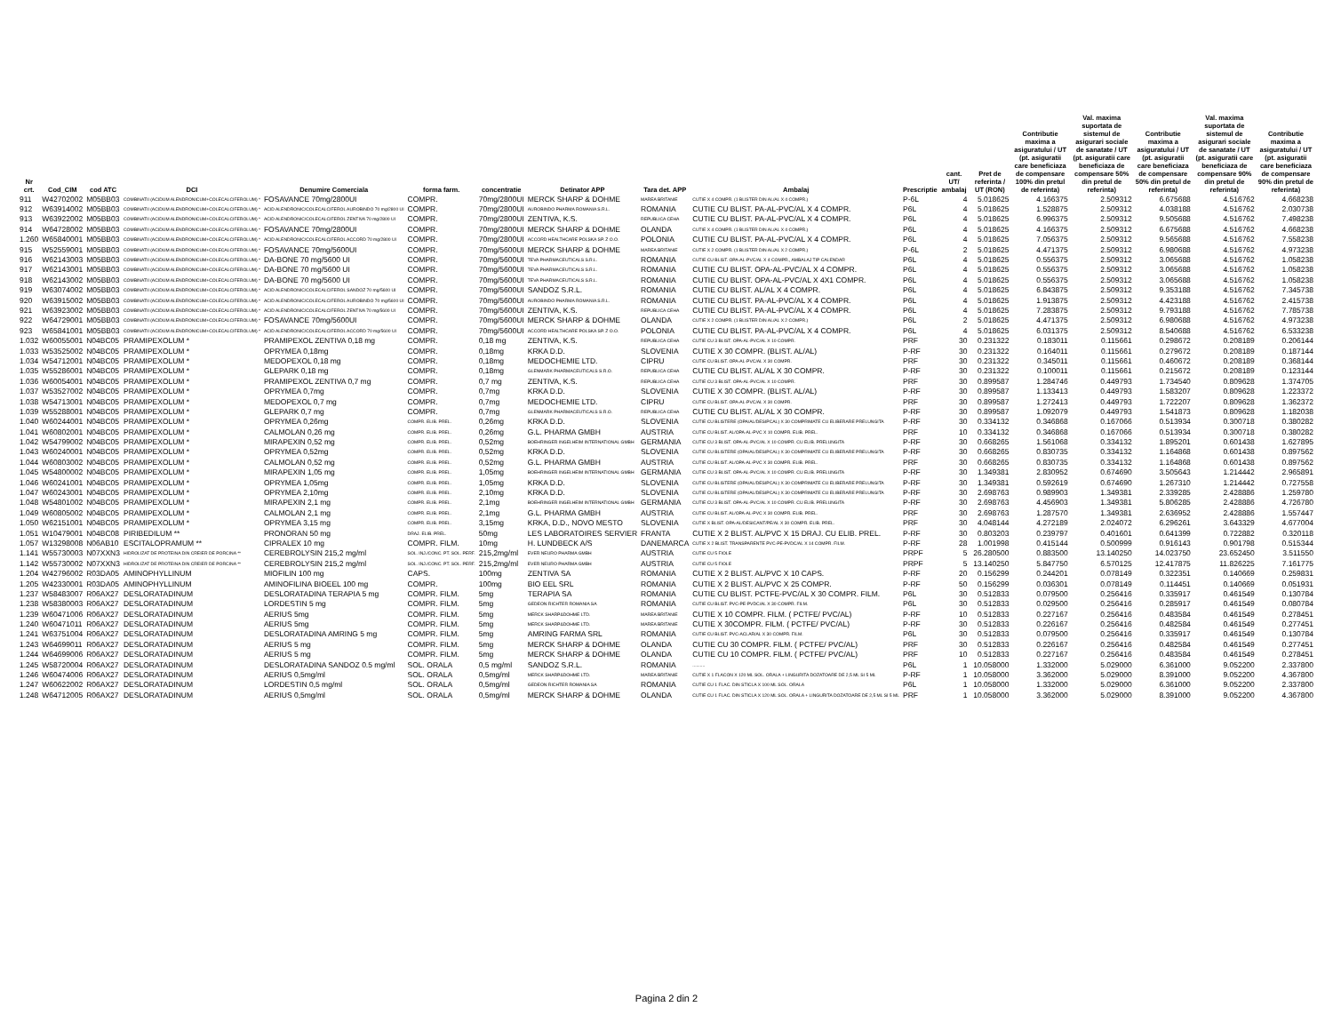| Nr crt. | Cod_CIM | cod ATC | DCI | Denumire Comerciala | forma farm. | concentratie | Detinator APP | Tara det. APP | Ambalaj | Prescriptie | cant. UT/ ambalaj | Pret de referinta / UT (RON) | Contributie maxima a asiguratului / UT (pt. asiguratii care beneficiaza de compensare 100% din pretul de referinta) | Val. maxima suportata de sistemul de asigurari sociale de sanatate / UT (pt. asiguratii care beneficiaza de compensare 50% din pretul de referinta) | Contributie maxima a asiguratului / UT (pt. asiguratii care beneficiaza de compensare 50% din pretul de referinta) | Val. maxima suportata de sistemul de asigurari sociale de sanatate / UT (pt. asiguratii care beneficiaza de compensare 90% din pretul de referinta) | Contributie maxima a asiguratului / UT (pt. asiguratii care beneficiaza de compensare 90% din pretul de referinta) |
| --- | --- | --- | --- | --- | --- | --- | --- | --- | --- | --- | --- | --- | --- | --- | --- | --- | --- |
| 911 | W42702002 | M05BB03 | COMBINATII (ACIDUM ALENDRONICUM+COLECALCIFEROLUM) * | FOSAVANCE 70mg/2800UI | COMPR. | 70mg/2800UI | MERCK SHARP & DOHME | MAREA BRITANIE | CUTIE X 4 COMPR. (1 BLISTER DIN AL/AL X 4 COMPR.) | P-6L | 4 | 5.018625 | 4.166375 | 2.509312 | 6.675688 | 4.516762 | 4.668238 |
| 912 | W63914002 | M05BB03 | COMBINATII (ACIDUM ALENDRONICUM+COLECALCIFEROLUM) * | ACID ALENDRONIC/COLECALCIFEROL AUROBINDO 70 mg/2800 UI | COMPR. | 70mg/2800UI | AUROBINDO PHARMA ROMANIA S.R.L. | ROMANIA | CUTIE CU BLIST. PA-AL-PVC/AL X 4 COMPR. | P6L | 4 | 5.018625 | 1.528875 | 2.509312 | 4.038188 | 4.516762 | 2.030738 |
| 913 | W63922002 | M05BB03 | COMBINATII (ACIDUM ALENDRONICUM+COLECALCIFEROLUM) * | ACID ALENDRONIC/COLECALCIFEROL ZENTIVA 70 mg/2800 UI | COMPR. | 70mg/2800UI | ZENTIVA, K.S. | REPUBLICA CEHA | CUTIE CU BLIST. PA-AL-PVC/AL X 4 COMPR. | P6L | 4 | 5.018625 | 6.996375 | 2.509312 | 9.505688 | 4.516762 | 7.498238 |
| 914 | W64728002 | M05BB03 | COMBINATII (ACIDUM ALENDRONICUM+COLECALCIFEROLUM) * | FOSAVANCE 70mg/2800UI | COMPR. | 70mg/2800UI | MERCK SHARP & DOHME | OLANDA | CUTIE X 4 COMPR. (1 BLISTER DIN AL/AL X 4 COMPR.) | P6L | 4 | 5.018625 | 4.166375 | 2.509312 | 6.675688 | 4.516762 | 4.668238 |
| 1.260 | W65840001 | M05BB03 | COMBINATII (ACIDUM ALENDRONICUM+COLECALCIFEROLUM) * | ACID ALENDRONIC/COLECALCIFEROL ACCORD 70 mg/2800 UI | COMPR. | 70mg/2800UI | ACCORD HEALTHCARE POLSKA SP. Z O.O. | POLONIA | CUTIE CU BLIST. PA-AL-PVC/AL X 4 COMPR. | P6L | 4 | 5.018625 | 7.056375 | 2.509312 | 9.565688 | 4.516762 | 7.558238 |
| 915 | W52559001 | M05BB03 | COMBINATII (ACIDUM ALENDRONICUM+COLECALCIFEROLUM) * | FOSAVANCE 70mg/5600UI | COMPR. | 70mg/5600UI | MERCK SHARP & DOHME | MAREA BRITANIE | CUTIE X 2 COMPR. (1 BLISTER DIN AL/AL X 2 COMPR.) | P-6L | 2 | 5.018625 | 4.471375 | 2.509312 | 6.980688 | 4.516762 | 4.973238 |
| 916 | W62143003 | M05BB03 | COMBINATII (ACIDUM ALENDRONICUM+COLECALCIFEROLUM) * | DA-BONE 70 mg/5600 UI | COMPR. | 70mg/5600UI | TEVA PHARMACEUTICALS S.R.L. | ROMANIA | CUTIE CU BLIST. OPA-AL-PVC/AL X 4 COMPR., AMBALAJ TIP CALENDAR | P6L | 4 | 5.018625 | 0.556375 | 2.509312 | 3.065688 | 4.516762 | 1.058238 |
| 917 | W62143001 | M05BB03 | COMBINATII (ACIDUM ALENDRONICUM+COLECALCIFEROLUM) * | DA-BONE 70 mg/5600 UI | COMPR. | 70mg/5600UI | TEVA PHARMACEUTICALS S.R.L. | ROMANIA | CUTIE CU BLIST. OPA-AL-PVC/AL X 4 COMPR. | P6L | 4 | 5.018625 | 0.556375 | 2.509312 | 3.065688 | 4.516762 | 1.058238 |
| 918 | W62143002 | M05BB03 | COMBINATII (ACIDUM ALENDRONICUM+COLECALCIFEROLUM) * | DA-BONE 70 mg/5600 UI | COMPR. | 70mg/5600UI | TEVA PHARMACEUTICALS S.R.L. | ROMANIA | CUTIE CU BLIST. OPA-AL-PVC/AL X 4X1 COMPR. | P6L | 4 | 5.018625 | 0.556375 | 2.509312 | 3.065688 | 4.516762 | 1.058238 |
| 919 | W63074002 | M05BB03 | COMBINATII (ACIDUM ALENDRONICUM+COLECALCIFEROLUM) * | ACID ALENDRONIC/COLECALCIFEROL SANDOZ 70 mg/5600 UI | COMPR. | 70mg/5600UI | SANDOZ S.R.L. | ROMANIA | CUTIE CU BLIST. AL/AL X 4 COMPR. | P6L | 4 | 5.018625 | 6.843875 | 2.509312 | 9.353188 | 4.516762 | 7.345738 |
| 920 | W63915002 | M05BB03 | COMBINATII (ACIDUM ALENDRONICUM+COLECALCIFEROLUM) * | ACID ALENDRONIC/COLECALCIFEROL AUROBINDO 70 mg/5600 UI | COMPR. | 70mg/5600UI | AUROBINDO PHARMA ROMANIA S.R.L. | ROMANIA | CUTIE CU BLIST. PA-AL-PVC/AL X 4 COMPR. | P6L | 4 | 5.018625 | 1.913875 | 2.509312 | 4.423188 | 4.516762 | 2.415738 |
| 921 | W63923002 | M05BB03 | COMBINATII (ACIDUM ALENDRONICUM+COLECALCIFEROLUM) * | ACID ALENDRONIC/COLECALCIFEROL ZENTIVA 70 mg/5600 UI | COMPR. | 70mg/5600UI | ZENTIVA, K.S. | REPUBLICA CEHA | CUTIE CU BLIST. PA-AL-PVC/AL X 4 COMPR. | P6L | 4 | 5.018625 | 7.283875 | 2.509312 | 9.793188 | 4.516762 | 7.785738 |
| 922 | W64729001 | M05BB03 | COMBINATII (ACIDUM ALENDRONICUM+COLECALCIFEROLUM) * | FOSAVANCE 70mg/5600UI | COMPR. | 70mg/5600UI | MERCK SHARP & DOHME | OLANDA | CUTIE X 2 COMPR. (1 BLISTER DIN AL/AL X 2 COMPR.) | P6L | 2 | 5.018625 | 4.471375 | 2.509312 | 6.980688 | 4.516762 | 4.973238 |
| 923 | W65841001 | M05BB03 | COMBINATII (ACIDUM ALENDRONICUM+COLECALCIFEROLUM) * | ACID ALENDRONIC/COLECALCIFEROL ACCORD 70 mg/5600 UI | COMPR. | 70mg/5600UI | ACCORD HEALTHCARE POLSKA SP. Z O.O. | POLONIA | CUTIE CU BLIST. PA-AL-PVC/AL X 4 COMPR. | P6L | 4 | 5.018625 | 6.031375 | 2.509312 | 8.540688 | 4.516762 | 6.533238 |
| 1.032 | W60055001 | N04BC05 | PRAMIPEXOLUM * | PRAMIPEXOL ZENTIVA 0,18 mg | COMPR. | 0,18 mg | ZENTIVA, K.S. | REPUBLICA CEHA | CUTIE CU 3 BLIST. OPA-AL-PVC/AL X 10 COMPR. | PRF | 30 | 0.231322 | 0.183011 | 0.115661 | 0.298672 | 0.208189 | 0.206144 |
| 1.033 | W53525002 | N04BC05 | PRAMIPEXOLUM * | OPRYMEA 0,18mg | COMPR. | 0,18mg | KRKA D.D. | SLOVENIA | CUTIE X 30 COMPR. (BLIST. AL/AL) | P-RF | 30 | 0.231322 | 0.164011 | 0.115661 | 0.279672 | 0.208189 | 0.187144 |
| 1.034 | W54712001 | N04BC05 | PRAMIPEXOLUM * | MEDOPEXOL 0,18 mg | COMPR. | 0,18mg | MEDOCHEMIE LTD. | CIPRU | CUTIE CU BLIST. OPA-AL-PVC/AL X 30 COMPR. | PRF | 30 | 0.231322 | 0.345011 | 0.115661 | 0.460672 | 0.208189 | 0.368144 |
| 1.035 | W55286001 | N04BC05 | PRAMIPEXOLUM * | GLEPARK 0,18 mg | COMPR. | 0,18mg | GLENMARK PHARMACEUTICALS S.R.O. | REPUBLICA CEHA | CUTIE CU BLIST. AL/AL X 30 COMPR. | P-RF | 30 | 0.231322 | 0.100011 | 0.115661 | 0.215672 | 0.208189 | 0.123144 |
| 1.036 | W60054001 | N04BC05 | PRAMIPEXOLUM * | PRAMIPEXOL ZENTIVA 0,7 mg | COMPR. | 0,7 mg | ZENTIVA, K.S. | REPUBLICA CEHA | CUTIE CU 3 BLIST. OPA-AL-PVC/AL X 10 COMPR. | PRF | 30 | 0.899587 | 1.284746 | 0.449793 | 1.734540 | 0.809628 | 1.374705 |
| 1.037 | W53527002 | N04BC05 | PRAMIPEXOLUM * | OPRYMEA 0,7mg | COMPR. | 0,7mg | KRKA D.D. | SLOVENIA | CUTIE X 30 COMPR. (BLIST. AL/AL) | P-RF | 30 | 0.899587 | 1.133413 | 0.449793 | 1.583207 | 0.809628 | 1.223372 |
| 1.038 | W54713001 | N04BC05 | PRAMIPEXOLUM * | MEDOPEXOL 0,7 mg | COMPR. | 0,7mg | MEDOCHEMIE LTD. | CIPRU | CUTIE CU BLIST. OPA-AL-PVC/AL X 30 COMPR. | PRF | 30 | 0.899587 | 1.272413 | 0.449793 | 1.722207 | 0.809628 | 1.362372 |
| 1.039 | W55288001 | N04BC05 | PRAMIPEXOLUM * | GLEPARK 0,7 mg | COMPR. | 0,7mg | GLENMARK PHARMACEUTICALS S.R.O. | REPUBLICA CEHA | CUTIE CU BLIST. AL/AL X 30 COMPR. | P-RF | 30 | 0.899587 | 1.092079 | 0.449793 | 1.541873 | 0.809628 | 1.182038 |
| 1.040 | W60244001 | N04BC05 | PRAMIPEXOLUM * | OPRYMEA 0,26mg | COMPR. ELIB. PREL. | 0,26mg | KRKA D.D. | SLOVENIA | CUTIE CU BLISTERE (OPA/AL/DESIPCAL) X 30 COMPRIMATE CU ELIBERARE PRELUNGITA | P-RF | 30 | 0.334132 | 0.346868 | 0.167066 | 0.513934 | 0.300718 | 0.380282 |
| 1.041 | W60802001 | N04BC05 | PRAMIPEXOLUM * | CALMOLAN 0,26 mg | COMPR. ELIB. PREL. | 0,26mg | G.L. PHARMA GMBH | AUSTRIA | CUTIE CU BLIST. AL/OPA-AL-PVC X 10 COMPR. ELIB. PREL. | PRF | 10 | 0.334132 | 0.346868 | 0.167066 | 0.513934 | 0.300718 | 0.380282 |
| 1.042 | W54799002 | N04BC05 | PRAMIPEXOLUM * | MIRAPEXIN 0,52 mg | COMPR. ELIB. PREL. | 0,52mg | BOEHRINGER INGELHEIM INTERNATIONAL GMBH | GERMANIA | CUTIE CU 3 BLIST. OPA-AL-PVC/AL X 10 COMPR. CU ELIB. PRELUNGITA | P-RF | 30 | 0.668265 | 1.561068 | 0.334132 | 1.895201 | 0.601438 | 1.627895 |
| 1.043 | W60240001 | N04BC05 | PRAMIPEXOLUM * | OPRYMEA 0,52mg | COMPR. ELIB. PREL. | 0,52mg | KRKA D.D. | SLOVENIA | CUTIE CU BLISTERE (OPA/AL/DESIPCAL) X 30 COMPRIMATE CU ELIBERARE PRELUNGITA | P-RF | 30 | 0.668265 | 0.830735 | 0.334132 | 1.164868 | 0.601438 | 0.897562 |
| 1.044 | W60803002 | N04BC05 | PRAMIPEXOLUM * | CALMOLAN 0,52 mg | COMPR. ELIB. PREL. | 0,52mg | G.L. PHARMA GMBH | AUSTRIA | CUTIE CU BLIST. AL/OPA-AL-PVC X 30 COMPR. ELIB. PREL. | PRF | 30 | 0.668265 | 0.830735 | 0.334132 | 1.164868 | 0.601438 | 0.897562 |
| 1.045 | W54800002 | N04BC05 | PRAMIPEXOLUM * | MIRAPEXIN 1,05 mg | COMPR. ELIB. PREL. | 1,05mg | BOEHRINGER INGELHEIM INTERNATIONAL GMBH | GERMANIA | CUTIE CU 3 BLIST. OPA-AL-PVC/AL X 10 COMPR. CU ELIB. PRELUNGITA | P-RF | 30 | 1.349381 | 2.830952 | 0.674690 | 3.505643 | 1.214442 | 2.965891 |
| 1.046 | W60241001 | N04BC05 | PRAMIPEXOLUM * | OPRYMEA 1,05mg | COMPR. ELIB. PREL. | 1,05mg | KRKA D.D. | SLOVENIA | CUTIE CU BLISTERE (OPA/AL/DESIPCAL) X 30 COMPRIMATE CU ELIBERARE PRELUNGITA | P-RF | 30 | 1.349381 | 0.592619 | 0.674690 | 1.267310 | 1.214442 | 0.727558 |
| 1.047 | W60243001 | N04BC05 | PRAMIPEXOLUM * | OPRYMEA 2,10mg | COMPR. ELIB. PREL. | 2,10mg | KRKA D.D. | SLOVENIA | CUTIE CU BLISTERE (OPA/AL/DESIPCAL) X 30 COMPRIMATE CU ELIBERARE PRELUNGITA | P-RF | 30 | 2.698763 | 0.989903 | 1.349381 | 2.339285 | 2.428886 | 1.259780 |
| 1.048 | W54801002 | N04BC05 | PRAMIPEXOLUM * | MIRAPEXIN 2,1 mg | COMPR. ELIB. PREL. | 2,1mg | BOEHRINGER INGELHEIM INTERNATIONAL GMBH | GERMANIA | CUTIE CU 3 BLIST. OPA-AL-PVC/AL X 10 COMPR. CU ELIB. PRELUNGITA | P-RF | 30 | 2.698763 | 4.456903 | 1.349381 | 5.806285 | 2.428886 | 4.726780 |
| 1.049 | W60805002 | N04BC05 | PRAMIPEXOLUM * | CALMOLAN 2,1 mg | COMPR. ELIB. PREL. | 2,1mg | G.L. PHARMA GMBH | AUSTRIA | CUTIE CU BLIST. AL/OPA-AL-PVC X 30 COMPR. ELIB. PREL. | PRF | 30 | 2.698763 | 1.287570 | 1.349381 | 2.636952 | 2.428886 | 1.557447 |
| 1.050 | W62151001 | N04BC05 | PRAMIPEXOLUM * | OPRYMEA 3,15 mg | COMPR. ELIB. PREL. | 3,15mg | KRKA, D.D., NOVO MESTO | SLOVENIA | CUTIE X BLIST. OPA-AL/DESICANT/PE/AL X 30 COMPR. ELIB. PREL. | PRF | 30 | 4.048144 | 4.272189 | 2.024072 | 6.296261 | 3.643329 | 4.677004 |
| 1.051 | W10479001 | N04BC08 | PIRIBEDILUM ** | PRONORAN 50 mg | DRAJ. ELIB. PREL. | 50mg | LES LABORATOIRES SERVIER | FRANTA | CUTIE X 2 BLIST. AL/PVC X 15 DRAJ. CU ELIB. PREL. | P-RF | 30 | 0.803203 | 0.239797 | 0.401601 | 0.641399 | 0.722882 | 0.320118 |
| 1.057 | W13298008 | N06AB10 | ESCITALOPRAMUM ** | CIPRALEX 10 mg | COMPR. FILM. | 10mg | H. LUNDBECK A/S | DANEMARCA | CUTIE X 2 BLIST. TRANSPARENTE PVC-PE-PVDC/AL X 14 COMPR. FILM. | P-RF | 28 | 1.001998 | 0.415144 | 0.500999 | 0.916143 | 0.901798 | 0.515344 |
| 1.141 | W55730003 | N07XXN3 | HIDROLIZAT DE PROTEINA DIN CREIER DE PORCINA ** | CEREBROLYSIN 215,2 mg/ml | SOL. INJ./CONC. PT. SOL. PERF. | 215,2mg/ml | EVER NEURO PHARMA GMBH | AUSTRIA | CUTIE CU 5 FIOLE | PRPF | 5 | 26.280500 | 0.883500 | 13.140250 | 14.023750 | 23.652450 | 3.511550 |
| 1.142 | W55730002 | N07XXN3 | HIDROLIZAT DE PROTEINA DIN CREIER DE PORCINA ** | CEREBROLYSIN 215,2 mg/ml | SOL. INJ./CONC. PT. SOL. PERF. | 215,2mg/ml | EVER NEURO PHARMA GMBH | AUSTRIA | CUTIE CU 5 FIOLE | PRPF | 5 | 13.140250 | 5.847750 | 6.570125 | 12.417875 | 11.826225 | 7.161775 |
| 1.204 | W42796002 | R03DA05 | AMINOPHYLLINUM | MIOFILIN 100 mg | CAPS. | 100mg | ZENTIVA SA | ROMANIA | CUTIE X 2 BLIST. AL/PVC X 10 CAPS. | P-RF | 20 | 0.156299 | 0.244201 | 0.078149 | 0.322351 | 0.140669 | 0.259831 |
| 1.205 | W42330001 | R03DA05 | AMINOPHYLLINUM | AMINOFILINA BIOEEL 100 mg | COMPR. | 100mg | BIO EEL SRL | ROMANIA | CUTIE X 2 BLIST. AL/PVC X 25 COMPR. | P-RF | 50 | 0.156299 | 0.036301 | 0.078149 | 0.114451 | 0.140669 | 0.051931 |
| 1.237 | W58483007 | R06AX27 | DESLORATADINUM | DESLORATADINA TERAPIA 5 mg | COMPR. FILM. | 5mg | TERAPIA SA | ROMANIA | CUTIE CU BLIST. PCTFE-PVC/AL X 30 COMPR. FILM. | P6L | 30 | 0.512833 | 0.079500 | 0.256416 | 0.335917 | 0.461549 | 0.130784 |
| 1.238 | W58380003 | R06AX27 | DESLORATADINUM | LORDESTIN 5 mg | COMPR. FILM. | 5mg | GEDEON RICHTER ROMANIA SA | ROMANIA | CUTIE CU BLIST. PVC-PE-PVDC/AL X 30 COMPR. FILM. | P6L | 30 | 0.512833 | 0.029500 | 0.256416 | 0.285917 | 0.461549 | 0.080784 |
| 1.239 | W60471006 | R06AX27 | DESLORATADINUM | AERIUS 5mg | COMPR. FILM. | 5mg | MERCK SHARP&DOHME LTD. | MAREA BRITANIE | CUTIE X 10 COMPR. FILM. ( PCTFE/ PVC/AL) | P-RF | 10 | 0.512833 | 0.227167 | 0.256416 | 0.483584 | 0.461549 | 0.278451 |
| 1.240 | W60471011 | R06AX27 | DESLORATADINUM | AERIUS 5mg | COMPR. FILM. | 5mg | MERCK SHARP&DOHME LTD. | MAREA BRITANIE | CUTIE X 30COMPR. FILM. ( PCTFE/ PVC/AL) | P-RF | 30 | 0.512833 | 0.226167 | 0.256416 | 0.482584 | 0.461549 | 0.277451 |
| 1.241 | W63751004 | R06AX27 | DESLORATADINUM | DESLORATADINA AMRING 5 mg | COMPR. FILM. | 5mg | AMRING FARMA SRL | ROMANIA | CUTIE CU BLIST. PVC-ACLAR/AL X 30 COMPR. FILM. | P6L | 30 | 0.512833 | 0.079500 | 0.256416 | 0.335917 | 0.461549 | 0.130784 |
| 1.243 | W64699011 | R06AX27 | DESLORATADINUM | AERIUS 5 mg | COMPR. FILM. | 5mg | MERCK SHARP & DOHME | OLANDA | CUTIE CU 30 COMPR. FILM. ( PCTFE/ PVC/AL) | PRF | 30 | 0.512833 | 0.226167 | 0.256416 | 0.482584 | 0.461549 | 0.277451 |
| 1.244 | W64699006 | R06AX27 | DESLORATADINUM | AERIUS 5 mg | COMPR. FILM. | 5mg | MERCK SHARP & DOHME | OLANDA | CUTIE CU 10 COMPR. FILM. ( PCTFE/ PVC/AL) | PRF | 10 | 0.512833 | 0.227167 | 0.256416 | 0.483584 | 0.461549 | 0.278451 |
| 1.245 | W58720004 | R06AX27 | DESLORATADINUM | DESLORATADINA SANDOZ 0.5 mg/ml | SOL. ORALA | 0,5 mg/ml | SANDOZ S.R.L. | ROMANIA | .......... | P6L | 1 | 10.058000 | 1.332000 | 5.029000 | 6.361000 | 9.052200 | 2.337800 |
| 1.246 | W60474006 | R06AX27 | DESLORATADINUM | AERIUS 0,5mg/ml | SOL. ORALA | 0,5mg/ml | MERCK SHARP&DOHME LTD. | MAREA BRITANIE | CUTIE X 1 FLACON X 120 ML SOL. ORALA + LINGURITA DOZATOARE DE 2,5 ML SI 5 ML | P-RF | 1 | 10.058000 | 3.362000 | 5.029000 | 8.391000 | 9.052200 | 4.367800 |
| 1.247 | W60622002 | R06AX27 | DESLORATADINUM | LORDESTIN 0,5 mg/ml | SOL. ORALA | 0,5mg/ml | GEDEON RICHTER ROMANIA SA | ROMANIA | CUTIE CU 1 FLAC. DIN STICLA X 100 ML SOL. ORALA | P6L | 1 | 10.058000 | 1.332000 | 5.029000 | 6.361000 | 9.052200 | 2.337800 |
| 1.248 | W64712005 | R06AX27 | DESLORATADINUM | AERIUS 0,5mg/ml | SOL. ORALA | 0,5mg/ml | MERCK SHARP & DOHME | OLANDA | CUTIE CU 1 FLAC. DIN STICLA X 120 ML SOL. ORALA + LINGURITA DOZATOARE DE 2,5 ML SI 5 ML | PRF | 1 | 10.058000 | 3.362000 | 5.029000 | 8.391000 | 9.052200 | 4.367800 |
Pagina 2 din 2